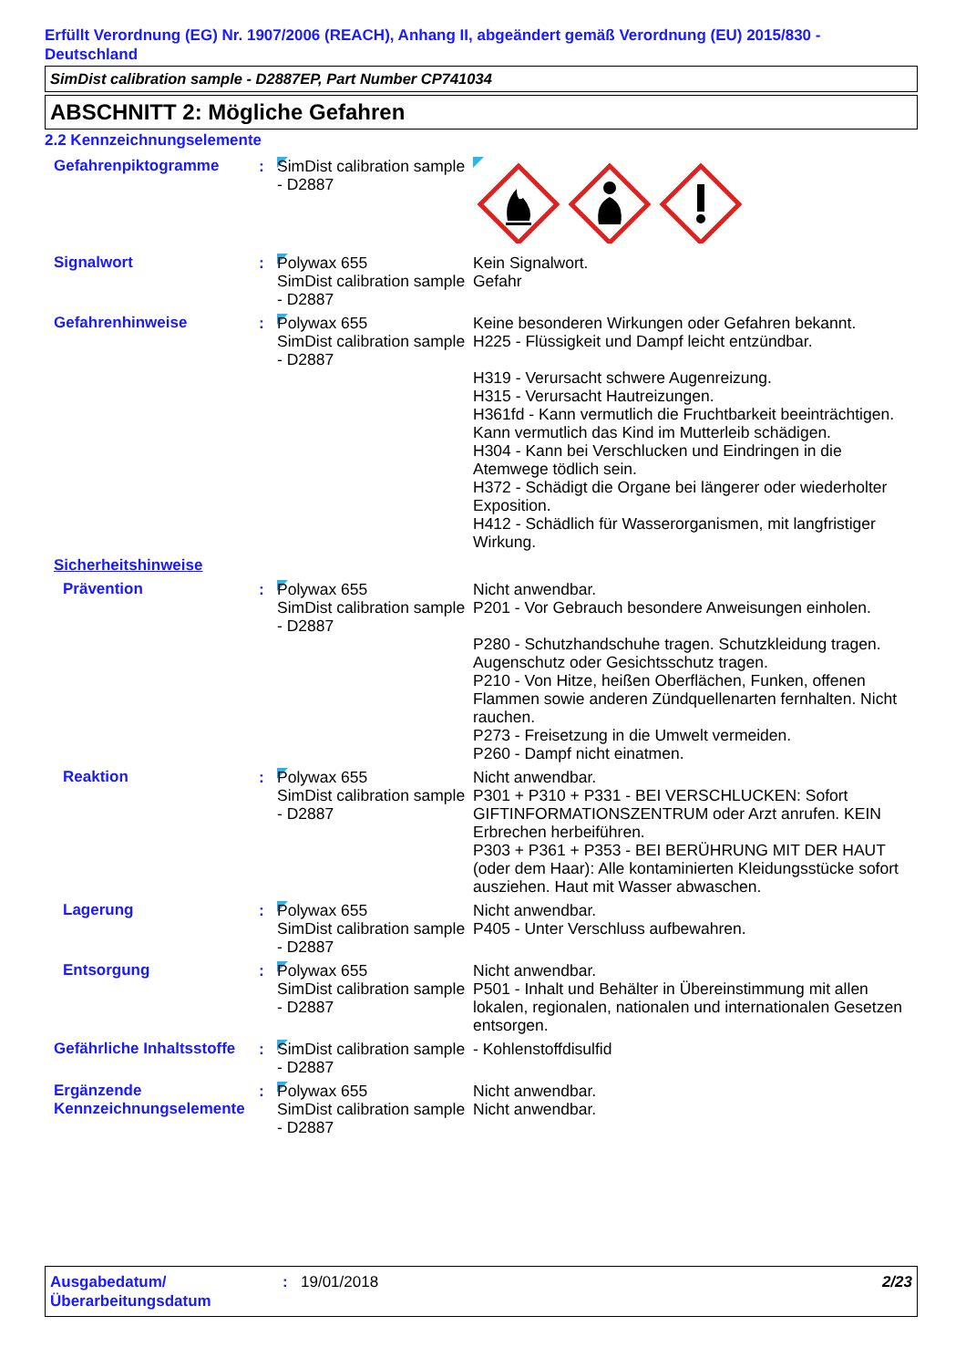Erfüllt Verordnung (EG) Nr. 1907/2006 (REACH), Anhang II, abgeändert gemäß Verordnung (EU) 2015/830 - Deutschland
SimDist calibration sample - D2887EP, Part Number CP741034
ABSCHNITT 2: Mögliche Gefahren
2.2 Kennzeichnungselemente
Gefahrenpiktogramme : SimDist calibration sample - D2887
Signalwort : Polywax 655
SimDist calibration sample - D2887
Kein Signalwort.
Gefahr
Gefahrenhinweise : Polywax 655
SimDist calibration sample - D2887
Keine besonderen Wirkungen oder Gefahren bekannt.
H225 - Flüssigkeit und Dampf leicht entzündbar.
H319 - Verursacht schwere Augenreizung.
H315 - Verursacht Hautreizungen.
H361fd - Kann vermutlich die Fruchtbarkeit beeinträchtigen. Kann vermutlich das Kind im Mutterleib schädigen.
H304 - Kann bei Verschlucken und Eindringen in die Atemwege tödlich sein.
H372 - Schädigt die Organe bei längerer oder wiederholter Exposition.
H412 - Schädlich für Wasserorganismen, mit langfristiger Wirkung.
Sicherheitshinweise
Prävention : Polywax 655
SimDist calibration sample - D2887
Nicht anwendbar.
P201 - Vor Gebrauch besondere Anweisungen einholen.
P280 - Schutzhandschuhe tragen. Schutzkleidung tragen. Augenschutz oder Gesichtsschutz tragen.
P210 - Von Hitze, heißen Oberflächen, Funken, offenen Flammen sowie anderen Zündquellenarten fernhalten. Nicht rauchen.
P273 - Freisetzung in die Umwelt vermeiden.
P260 - Dampf nicht einatmen.
Reaktion : Polywax 655
SimDist calibration sample - D2887
Nicht anwendbar.
P301 + P310 + P331 - BEI VERSCHLUCKEN: Sofort GIFTINFORMATIONSZENTRUM oder Arzt anrufen. KEIN Erbrechen herbeiführen.
P303 + P361 + P353 - BEI BERÜHRUNG MIT DER HAUT (oder dem Haar): Alle kontaminierten Kleidungsstücke sofort ausziehen. Haut mit Wasser abwaschen.
Lagerung : Polywax 655
SimDist calibration sample - D2887
Nicht anwendbar.
P405 - Unter Verschluss aufbewahren.
Entsorgung : Polywax 655
SimDist calibration sample - D2887
Nicht anwendbar.
P501 - Inhalt und Behälter in Übereinstimmung mit allen lokalen, regionalen, nationalen und internationalen Gesetzen entsorgen.
Gefährliche Inhaltsstoffe
: SimDist calibration sample - D2887
- Kohlenstoffdisulfid
Ergänzende Kennzeichnungselemente
: Polywax 655
SimDist calibration sample - D2887
Nicht anwendbar.
Nicht anwendbar.
Ausgabedatum/ Überarbeitungsdatum
: 19/01/2018 2/23